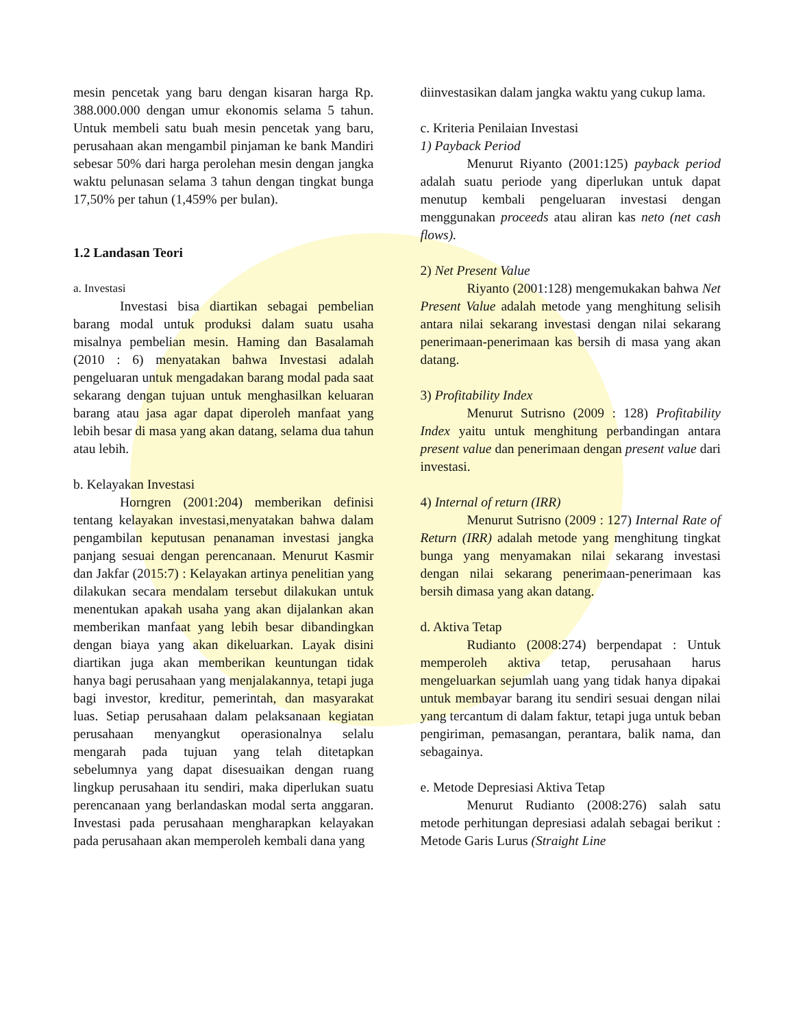mesin pencetak yang baru dengan kisaran harga Rp. 388.000.000 dengan umur ekonomis selama 5 tahun. Untuk membeli satu buah mesin pencetak yang baru, perusahaan akan mengambil pinjaman ke bank Mandiri sebesar 50% dari harga perolehan mesin dengan jangka waktu pelunasan selama 3 tahun dengan tingkat bunga 17,50% per tahun (1,459% per bulan).
1.2 Landasan Teori
a. Investasi
Investasi bisa diartikan sebagai pembelian barang modal untuk produksi dalam suatu usaha misalnya pembelian mesin. Haming dan Basalamah (2010 : 6) menyatakan bahwa Investasi adalah pengeluaran untuk mengadakan barang modal pada saat sekarang dengan tujuan untuk menghasilkan keluaran barang atau jasa agar dapat diperoleh manfaat yang lebih besar di masa yang akan datang, selama dua tahun atau lebih.
b. Kelayakan Investasi
Horngren (2001:204) memberikan definisi tentang kelayakan investasi,menyatakan bahwa dalam pengambilan keputusan penanaman investasi jangka panjang sesuai dengan perencanaan. Menurut Kasmir dan Jakfar (2015:7) : Kelayakan artinya penelitian yang dilakukan secara mendalam tersebut dilakukan untuk menentukan apakah usaha yang akan dijalankan akan memberikan manfaat yang lebih besar dibandingkan dengan biaya yang akan dikeluarkan. Layak disini diartikan juga akan memberikan keuntungan tidak hanya bagi perusahaan yang menjalakannya, tetapi juga bagi investor, kreditur, pemerintah, dan masyarakat luas. Setiap perusahaan dalam pelaksanaan kegiatan perusahaan menyangkut operasionalnya selalu mengarah pada tujuan yang telah ditetapkan sebelumnya yang dapat disesuaikan dengan ruang lingkup perusahaan itu sendiri, maka diperlukan suatu perencanaan yang berlandaskan modal serta anggaran. Investasi pada perusahaan mengharapkan kelayakan pada perusahaan akan memperoleh kembali dana yang
diinvestasikan dalam jangka waktu yang cukup lama.
c. Kriteria Penilaian Investasi
1) Payback Period
Menurut Riyanto (2001:125) payback period adalah suatu periode yang diperlukan untuk dapat menutup kembali pengeluaran investasi dengan menggunakan proceeds atau aliran kas neto (net cash flows).
2) Net Present Value
Riyanto (2001:128) mengemukakan bahwa Net Present Value adalah metode yang menghitung selisih antara nilai sekarang investasi dengan nilai sekarang penerimaan-penerimaan kas bersih di masa yang akan datang.
3) Profitability Index
Menurut Sutrisno (2009 : 128) Profitability Index yaitu untuk menghitung perbandingan antara present value dan penerimaan dengan present value dari investasi.
4) Internal of return (IRR)
Menurut Sutrisno (2009 : 127) Internal Rate of Return (IRR) adalah metode yang menghitung tingkat bunga yang menyamakan nilai sekarang investasi dengan nilai sekarang penerimaan-penerimaan kas bersih dimasa yang akan datang.
d. Aktiva Tetap
Rudianto (2008:274) berpendapat : Untuk memperoleh aktiva tetap, perusahaan harus mengeluarkan sejumlah uang yang tidak hanya dipakai untuk membayar barang itu sendiri sesuai dengan nilai yang tercantum di dalam faktur, tetapi juga untuk beban pengiriman, pemasangan, perantara, balik nama, dan sebagainya.
e. Metode Depresiasi Aktiva Tetap
Menurut Rudianto (2008:276) salah satu metode perhitungan depresiasi adalah sebagai berikut : Metode Garis Lurus (Straight Line